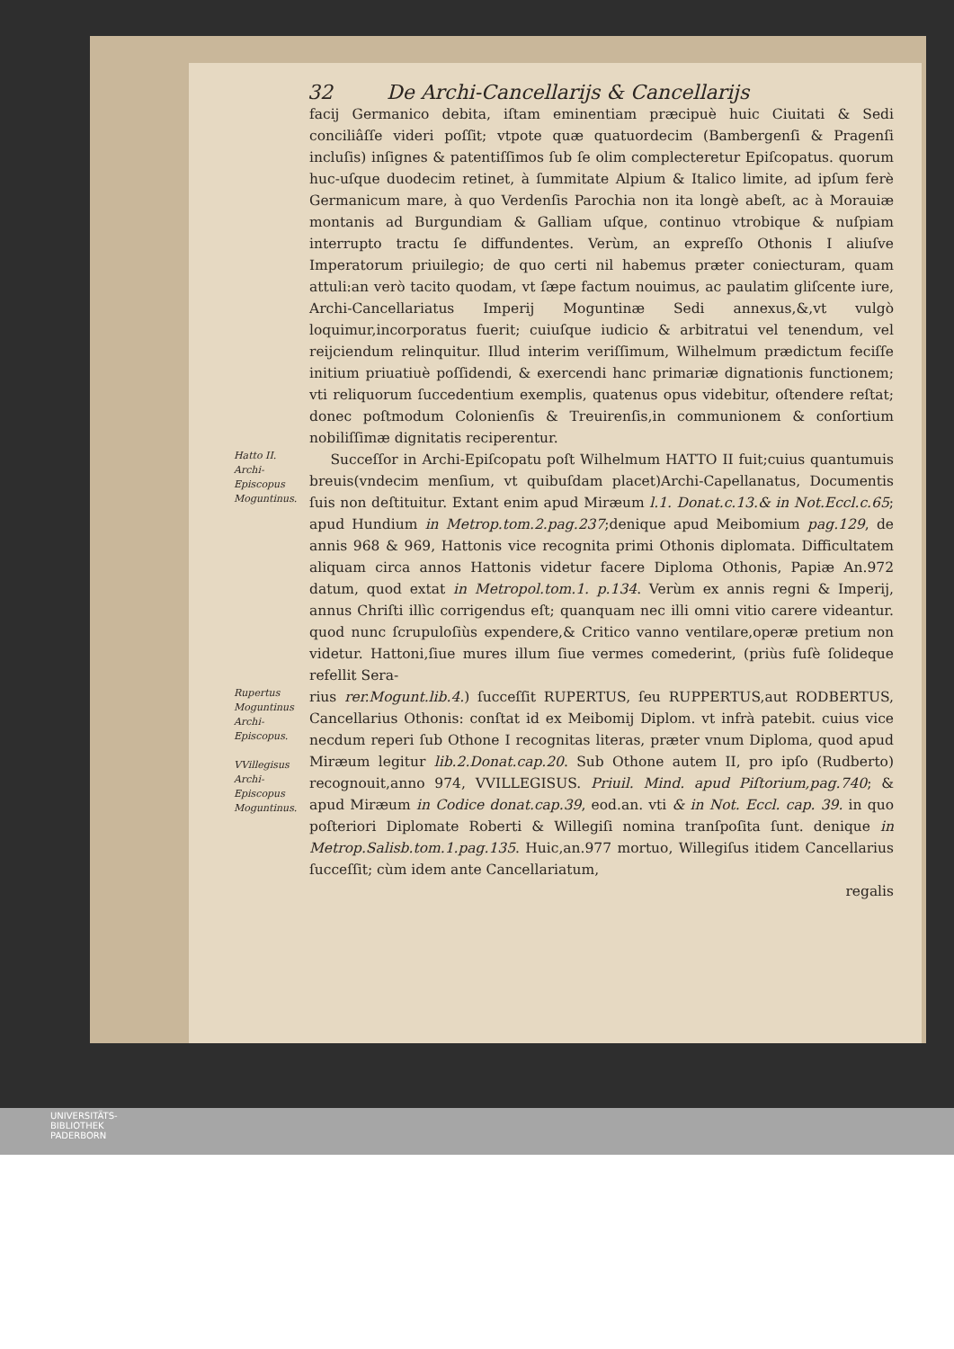32 De Archi-Cancellarijs & Cancellarijs
facij Germanico debita, iſtam eminentiam præcipuè huic Ciuitati & Sedi conciliâſſe videri poſſit; vtpote quæ quatuordecim (Bambergenſi & Pragenſi incluſis) inſignes & patentiſſimos ſub ſe olim complecteretur Epiſcopatus. quorum huc-uſque duodecim retinet, à ſummitate Alpium & Italico limite, ad ipſum ferè Germanicum mare, à quo Verdenſis Parochia non ita longè abeſt, ac à Morauiæ montanis ad Burgundiam & Galliam uſque, continuo vtrobique & nuſpiam interrupto tractu ſe diffundentes. Verùm, an expreſſo Othonis I aliuſve Imperatorum priuilegio; de quo certi nil habemus præter coniecturam, quam attuli:an verò tacito quodam, vt ſæpe factum nouimus, ac paulatim gliſcente iure, Archi-Cancellariatus Imperij Moguntinæ Sedi annexus,&,vt vulgò loquimur,incorporatus fuerit; cuiuſque iudicio & arbitratui vel tenendum, vel reijciendum relinquitur. Illud interim veriſſimum, Wilhelmum prædictum feciſſe initium priuatiuè poſſidendi, & exercendi hanc primariæ dignationis functionem; vti reliquorum ſuccedentium exemplis, quatenus opus videbitur, oſtendere reſtat; donec poſtmodum Colonienſis & Treuirenſis,in communionem & conſortium nobiliſſimæ dignitatis reciperentur.
Hatto II. Archi-Episcopus Moguntinus.
Succeſſor in Archi-Epiſcopatu poſt Wilhelmum HATTO II fuit;cuius quantumuis breuis(vndecim menſium, vt quibuſdam placet)Archi-Capellanatus, Documentis ſuis non deſtituitur. Extant enim apud Miræum l.1. Donat.c.13.& in Not.Eccl.c.65; apud Hundium in Metrop.tom.2.pag.237;denique apud Meibomium pag.129, de annis 968 & 969, Hattonis vice recognita primi Othonis diplomata. Difficultatem aliquam circa annos Hattonis videtur facere Diploma Othonis, Papiæ An.972 datum, quod extat in Metropol.tom.1. p.134. Verùm ex annis regni & Imperij, annus Chriſti illìc corrigendus eſt; quanquam nec illi omni vitio carere videantur. quod nunc ſcrupuloſiùs expendere,& Critico vanno ventilare,operæ pretium non videtur. Hattoni,ſiue mures illum ſiue vermes comederint, (priùs fuſè ſolideque refellit Sera-
Rupertus Moguntinus Archi-Episcopus.
VVillegisus Archi-Episcopus Moguntinus.
rius rer.Mogunt.lib.4.) ſucceſſit RUPERTUS, ſeu RUPPERTUS,aut RODBERTUS, Cancellarius Othonis: conſtat id ex Meibomij Diplom. vt infrà patebit. cuius vice necdum reperi ſub Othone I recognitas literas, præter vnum Diploma, quod apud Miræum legitur lib.2.Donat.cap.20. Sub Othone autem II, pro ipſo (Rudberto) recognouit,anno 974, VVILLEGISUS. Priuil. Mind. apud Piſtorium,pag.740; & apud Miræum in Codice donat.cap.39, eod.an. vti & in Not. Eccl. cap. 39. in quo poſteriori Diplomate Roberti & Willegiſi nomina tranſpoſita ſunt. denique in Metrop.Salisb.tom.1.pag.135. Huic,an.977 mortuo, Willegiſus itidem Cancellarius ſucceſſit; cùm idem ante Cancellariatum,
regalis
UNIVERSITÄTS-
BIBLIOTHEK
PADERBORN